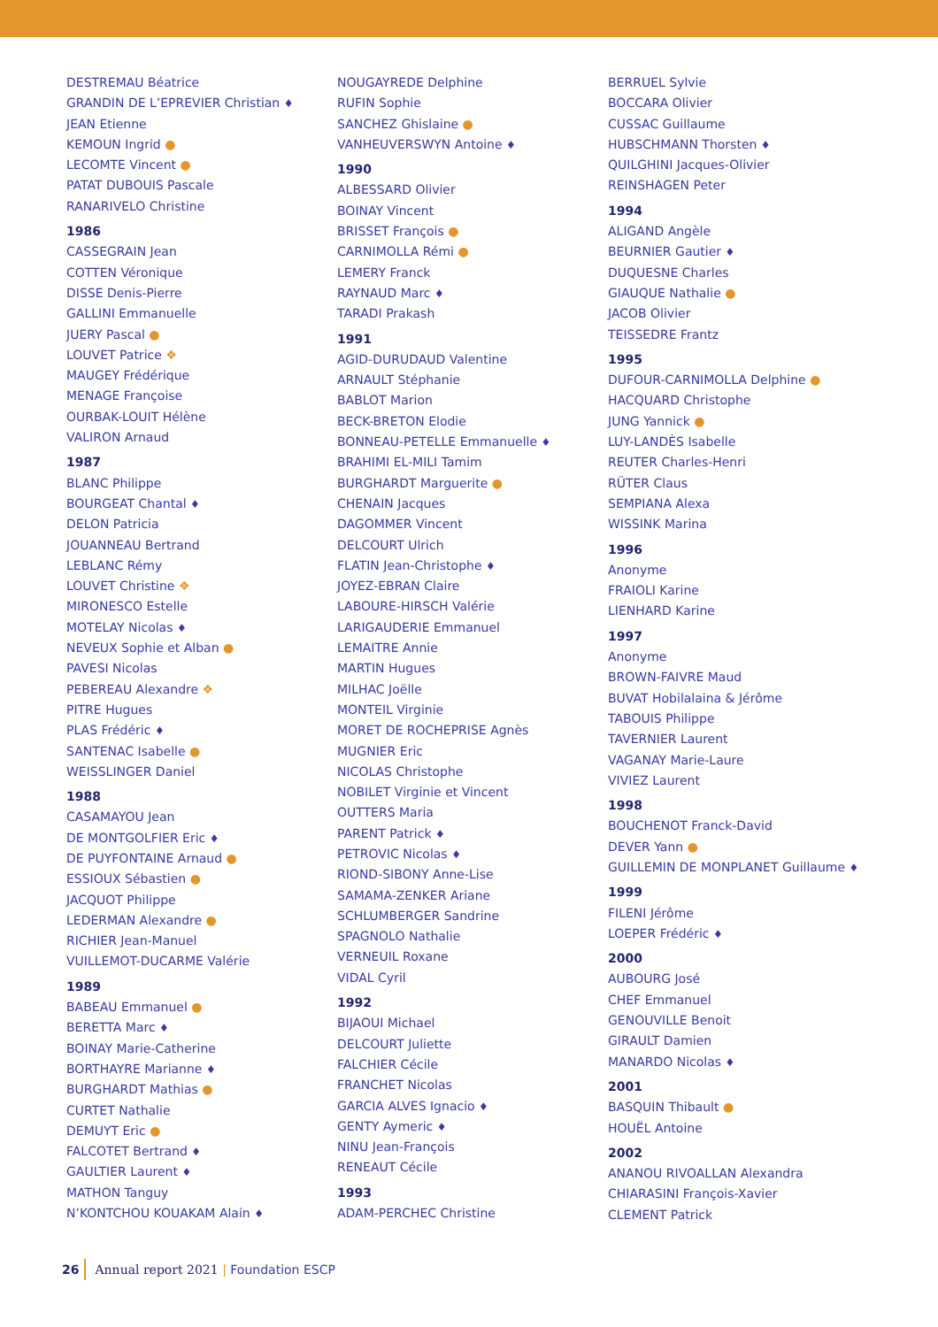DESTREMAU Béatrice
GRANDIN DE L’EPREVIER Christian ♦
JEAN Etienne
KEMOUN Ingrid ●
LECOMTE Vincent ●
PATAT DUBOUIS Pascale
RANARIVELO Christine
1986
CASSEGRAIN Jean
COTTEN Véronique
DISSE Denis-Pierre
GALLINI Emmanuelle
JUERY Pascal ●
LOUVET Patrice ❖
MAUGEY Frédérique
MENAGE Françoise
OURBAK-LOUIT Hélène
VALIRON Arnaud
1987
BLANC Philippe
BOURGEAT Chantal ♦
DELON Patricia
JOUANNEAU Bertrand
LEBLANC Rémy
LOUVET Christine ❖
MIRONESCO Estelle
MOTELAY Nicolas ♦
NEVEUX Sophie et Alban ●
PAVESI Nicolas
PEBEREAU Alexandre ❖
PITRE Hugues
PLAS Frédéric ♦
SANTENAC Isabelle ●
WEISSLINGER Daniel
1988
CASAMAYOU Jean
DE MONTGOLFIER Eric ♦
DE PUYFONTAINE Arnaud ●
ESSIOUX Sébastien ●
JACQUOT Philippe
LEDERMAN Alexandre ●
RICHIER Jean-Manuel
VUILLEMOT-DUCARME Valérie
1989
BABEAU Emmanuel ●
BERETTA Marc ♦
BOINAY Marie-Catherine
BORTHAYRE Marianne ♦
BURGHARDT Mathias ●
CURTET Nathalie
DEMUYT Eric ●
FALCOTET Bertrand ♦
GAULTIER Laurent ♦
MATHON Tanguy
N’KONTCHOU KOUAKAM Alain ♦
NOUGAYREDE Delphine
RUFIN Sophie
SANCHEZ Ghislaine ●
VANHEUVERSWYN Antoine ♦
1990
ALBESSARD Olivier
BOINAY Vincent
BRISSET François ●
CARNIMOLLA Rémi ●
LEMERY Franck
RAYNAUD Marc ♦
TARADI Prakash
1991
AGID-DURUDAUD Valentine
ARNAULT Stéphanie
BABLOT Marion
BECK-BRETON Elodie
BONNEAU-PETELLE Emmanuelle ♦
BRAHIMI EL-MILI Tamim
BURGHARDT Marguerite ●
CHENAIN Jacques
DAGOMMER Vincent
DELCOURT Ulrich
FLATIN Jean-Christophe ♦
JOYEZ-EBRAN Claire
LABOURE-HIRSCH Valérie
LARIGAUDERIE Emmanuel
LEMAITRE Annie
MARTIN Hugues
MILHAC Joëlle
MONTEIL Virginie
MORET DE ROCHEPRISE Agnès
MUGNIER Eric
NICOLAS Christophe
NOBILET Virginie et Vincent
OUTTERS Maria
PARENT Patrick ♦
PETROVIC Nicolas ♦
RIOND-SIBONY Anne-Lise
SAMAMA-ZENKER Ariane
SCHLUMBERGER Sandrine
SPAGNOLO Nathalie
VERNEUIL Roxane
VIDAL Cyril
1992
BIJAOUI Michael
DELCOURT Juliette
FALCHIER Cécile
FRANCHET Nicolas
GARCIA ALVES Ignacio ♦
GENTY Aymeric ♦
NINU Jean-François
RENEAUT Cécile
1993
ADAM-PERCHEC Christine
BERRUEL Sylvie
BOCCARA Olivier
CUSSAC Guillaume
HUBSCHMANN Thorsten ♦
QUILGHINI Jacques-Olivier
REINSHAGEN Peter
1994
ALIGAND Angèle
BEURNIER Gautier ♦
DUQUESNE Charles
GIAUQUE Nathalie ●
JACOB Olivier
TEISSEDRE Frantz
1995
DUFOUR-CARNIMOLLA Delphine ●
HACQUARD Christophe
JUNG Yannick ●
LUY-LANDÈS Isabelle
REUTER Charles-Henri
RÜTER Claus
SEMPIANA Alexa
WISSINK Marina
1996
Anonyme
FRAIOLI Karine
LIENHARD Karine
1997
Anonyme
BROWN-FAIVRE Maud
BUVAT Hobilalaina & Jérôme
TABOUIS Philippe
TAVERNIER Laurent
VAGANAY Marie-Laure
VIVIEZ Laurent
1998
BOUCHENOT Franck-David
DEVER Yann ●
GUILLEMIN DE MONPLANET Guillaume ♦
1999
FILENI Jérôme
LOEPER Frédéric ♦
2000
AUBOURG José
CHEF Emmanuel
GENOUVILLE Benoit
GIRAULT Damien
MANARDO Nicolas ♦
2001
BASQUIN Thibault ●
HOUËL Antoine
2002
ANANOU RIVOALLAN Alexandra
CHIARASINI François-Xavier
CLEMENT Patrick
26 Annual report 2021 | Foundation ESCP